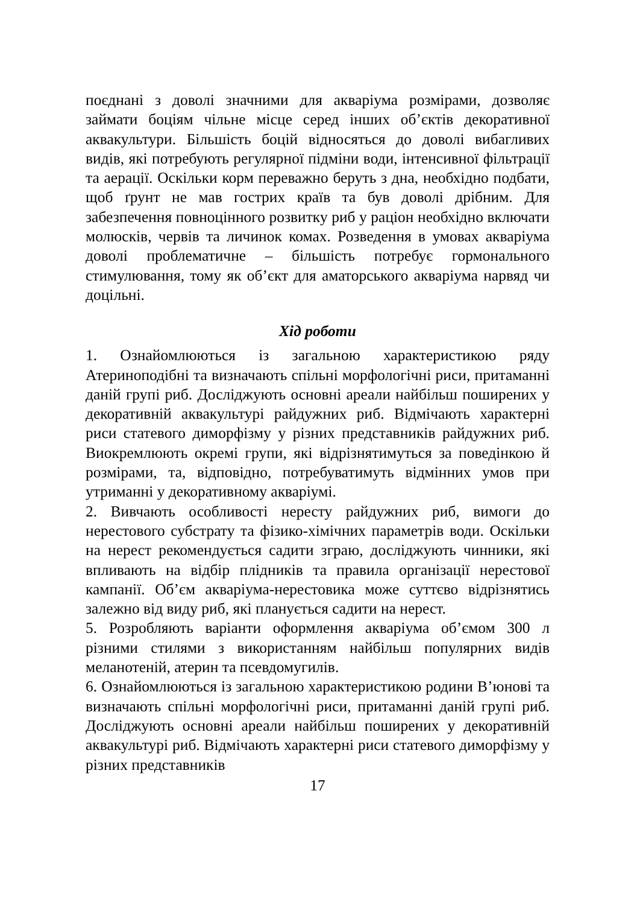поєднані з доволі значними для акваріума розмірами, дозволяє займати боціям чільне місце серед інших об’єктів декоративної аквакультури. Більшість боцій відносяться до доволі вибагливих видів, які потребують регулярної підміни води, інтенсивної фільтрації та аерації. Оскільки корм переважно беруть з дна, необхідно подбати, щоб ґрунт не мав гострих країв та був доволі дрібним. Для забезпечення повноцінного розвитку риб у раціон необхідно включати молюсків, червів та личинок комах. Розведення в умовах акваріума доволі проблематичне – більшість потребує гормонального стимулювання, тому як об’єкт для аматорського акваріума нарвяд чи доцільні.
Хід роботи
1. Ознайомлюються із загальною характеристикою ряду Атериноподібні та визначають спільні морфологічні риси, притаманні даній групі риб. Досліджують основні ареали найбільш поширених у декоративній аквакультурі райдужних риб. Відмічають характерні риси статевого диморфізму у різних представників райдужних риб. Виокремлюють окремі групи, які відрізнятимуться за поведінкою й розмірами, та, відповідно, потребуватимуть відмінних умов при утриманні у декоративному акваріумі.
2. Вивчають особливості нересту райдужних риб, вимоги до нерестового субстрату та фізико-хімічних параметрів води. Оскільки на нерест рекомендується садити зграю, досліджують чинники, які впливають на відбір плідників та правила організації нерестової кампанії. Об’єм акваріума-нерестовика може суттєво відрізнятись залежно від виду риб, які планується садити на нерест.
5. Розробляють варіанти оформлення акваріума об’ємом 300 л різними стилями з використанням найбільш популярних видів меланотеній, атерин та псевдомугилів.
6. Ознайомлюються із загальною характеристикою родини В’юнові та визначають спільні морфологічні риси, притаманні даній групі риб. Досліджують основні ареали найбільш поширених у декоративній аквакультурі риб. Відмічають характерні риси статевого диморфізму у різних представників
17